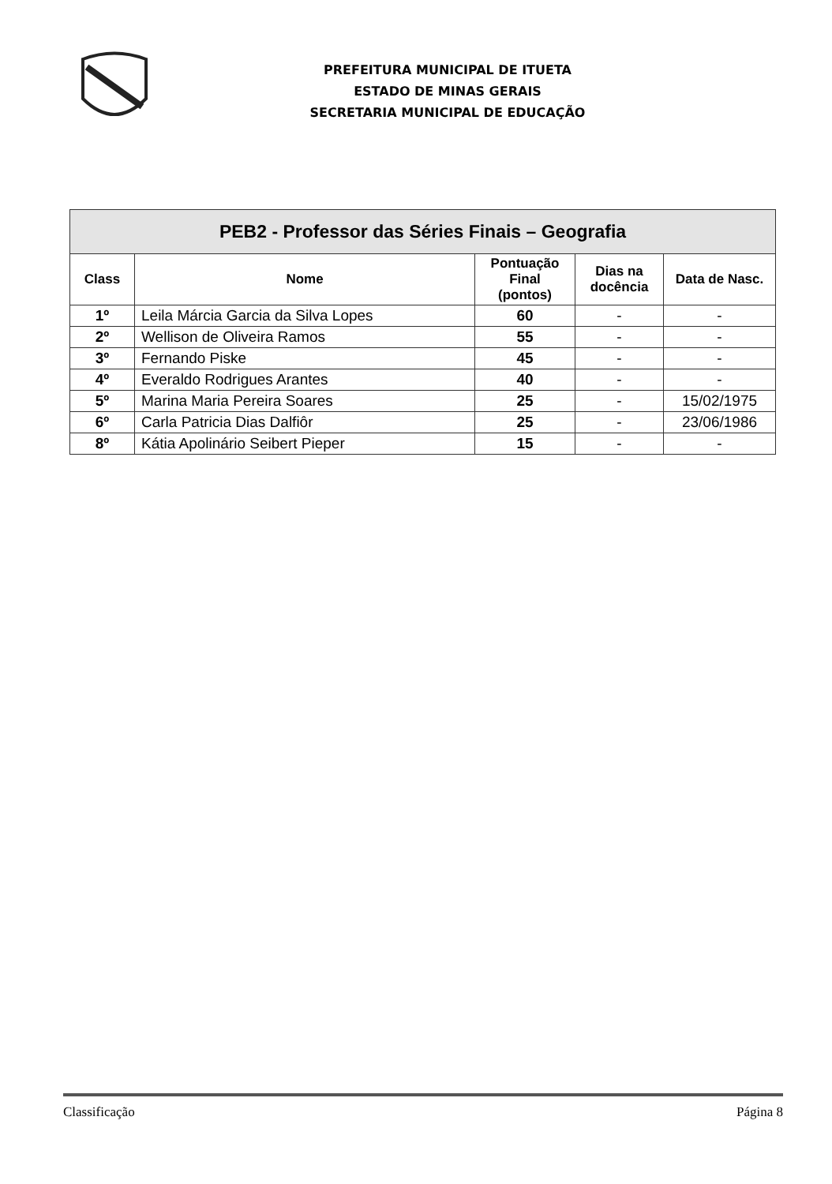PREFEITURA MUNICIPAL DE ITUETA
ESTADO DE MINAS GERAIS
SECRETARIA MUNICIPAL DE EDUCAÇÃO
| PEB2 - Professor das Séries Finais – Geografia | | | | |
| --- | --- | --- | --- | --- |
| Class | Nome | Pontuação Final (pontos) | Dias na docência | Data de Nasc. |
| 1º | Leila Márcia Garcia da Silva Lopes | 60 | - | - |
| 2º | Wellison de Oliveira Ramos | 55 | - | - |
| 3º | Fernando Piske | 45 | - | - |
| 4º | Everaldo Rodrigues Arantes | 40 | - | - |
| 5º | Marina Maria Pereira Soares | 25 | - | 15/02/1975 |
| 6º | Carla Patricia Dias Dalfiôr | 25 | - | 23/06/1986 |
| 8º | Kátia Apolinário Seibert Pieper | 15 | - | - |
Classificação Página 8